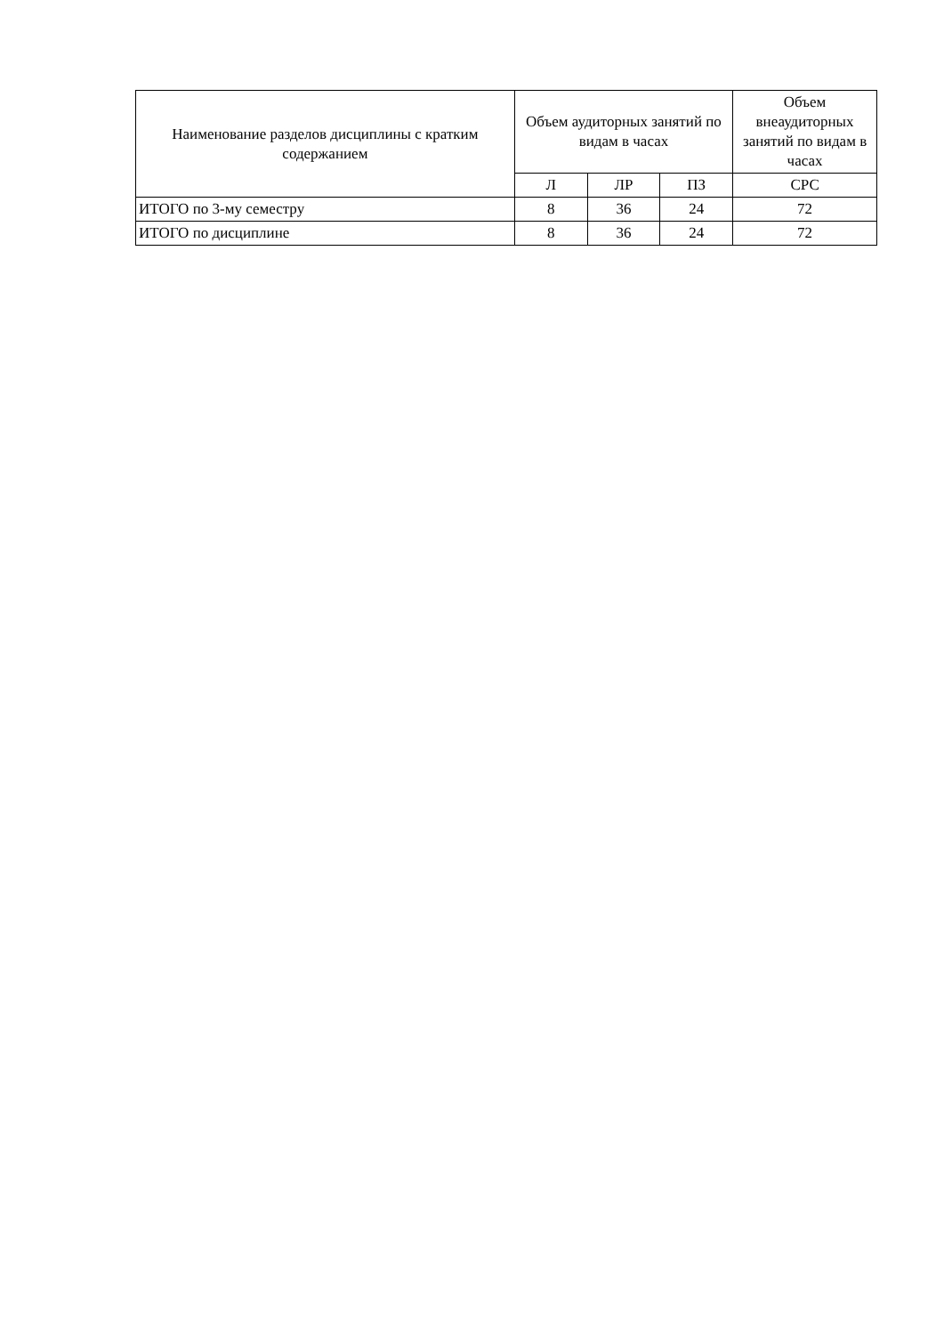| Наименование разделов дисциплины с кратким содержанием | Объем аудиторных занятий по видам в часах | | | Объем внеаудиторных занятий по видам в часах |
| --- | --- | --- | --- | --- |
| | Л | ЛР | ПЗ | СРС |
| ИТОГО по 3-му семестру | 8 | 36 | 24 | 72 |
| ИТОГО по дисциплине | 8 | 36 | 24 | 72 |